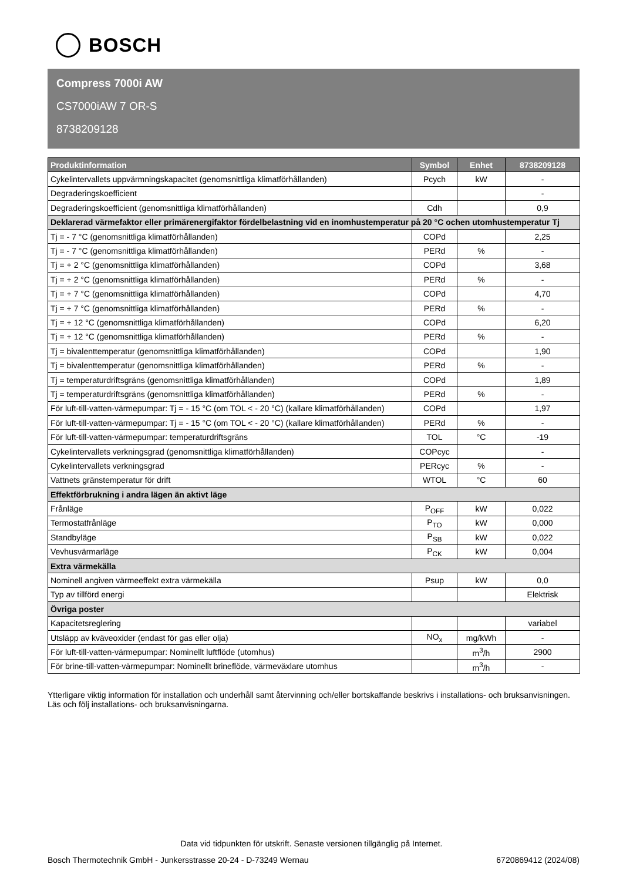BOSCH
Compress 7000i AW
CS7000iAW 7 OR-S
8738209128
| Produktinformation | Symbol | Enhet | 8738209128 |
| --- | --- | --- | --- |
| Cykelintervallets uppvärmningskapacitet (genomsnittliga klimatförhållanden) | Pcych | kW | - |
| Degraderingskoefficient | | | - |
| Degraderingskoefficient (genomsnittliga klimatförhållanden) | Cdh | | 0,9 |
| Deklarerad värmefaktor eller primärenergifaktor fördelbelastning vid en inomhustemperatur på 20 °C ochen utomhustemperatur Tj | | | |
| Tj = - 7 °C (genomsnittliga klimatförhållanden) | COPd | | 2,25 |
| Tj = - 7 °C (genomsnittliga klimatförhållanden) | PERd | % | - |
| Tj = + 2 °C (genomsnittliga klimatförhållanden) | COPd | | 3,68 |
| Tj = + 2 °C (genomsnittliga klimatförhållanden) | PERd | % | - |
| Tj = + 7 °C (genomsnittliga klimatförhållanden) | COPd | | 4,70 |
| Tj = + 7 °C (genomsnittliga klimatförhållanden) | PERd | % | - |
| Tj = + 12 °C (genomsnittliga klimatförhållanden) | COPd | | 6,20 |
| Tj = + 12 °C (genomsnittliga klimatförhållanden) | PERd | % | - |
| Tj = bivalenttemperatur (genomsnittliga klimatförhållanden) | COPd | | 1,90 |
| Tj = bivalenttemperatur (genomsnittliga klimatförhållanden) | PERd | % | - |
| Tj = temperaturdriftsgräns (genomsnittliga klimatförhållanden) | COPd | | 1,89 |
| Tj = temperaturdriftsgräns (genomsnittliga klimatförhållanden) | PERd | % | - |
| För luft-till-vatten-värmepumpar: Tj = - 15 °C (om TOL < - 20 °C) (kallare klimatförhållanden) | COPd | | 1,97 |
| För luft-till-vatten-värmepumpar: Tj = - 15 °C (om TOL < - 20 °C) (kallare klimatförhållanden) | PERd | % | - |
| För luft-till-vatten-värmepumpar: temperaturdriftsgräns | TOL | °C | -19 |
| Cykelintervallets verkningsgrad (genomsnittliga klimatförhållanden) | COPcyc | | - |
| Cykelintervallets verkningsgrad | PERcyc | % | - |
| Vattnets gränstemperatur för drift | WTOL | °C | 60 |
| Effektförbrukning i andra lägen än aktivt läge | | | |
| Frånläge | P<sub>OFF</sub> | kW | 0,022 |
| Termostatfrånläge | P<sub>TO</sub> | kW | 0,000 |
| Standbyläge | P<sub>SB</sub> | kW | 0,022 |
| Vevhusvärmarläge | P<sub>CK</sub> | kW | 0,004 |
| Extra värmekälla | | | |
| Nominell angiven värmeeffekt extra värmekälla | Psup | kW | 0,0 |
| Typ av tillförd energi | | | Elektrisk |
| Övriga poster | | | |
| Kapacitetsreglering | | | variabel |
| Utsläpp av kväveoxider (endast för gas eller olja) | NO<sub>x</sub> | mg/kWh | - |
| För luft-till-vatten-värmepumpar: Nominellt luftflöde (utomhus) | | m<sup>3</sup>/h | 2900 |
| För brine-till-vatten-värmepumpar: Nominellt brineflöde, värmeväxlare utomhus | | m<sup>3</sup>/h | - |
Ytterligare viktig information för installation och underhåll samt återvinning och/eller bortskaffande beskrivs i installations- och bruksanvisningen. Läs och följ installations- och bruksanvisningarna.
Data vid tidpunkten för utskrift. Senaste versionen tillgänglig på Internet.
Bosch Thermotechnik GmbH - Junkersstrasse 20-24 - D-73249 Wernau 6720869412 (2024/08)